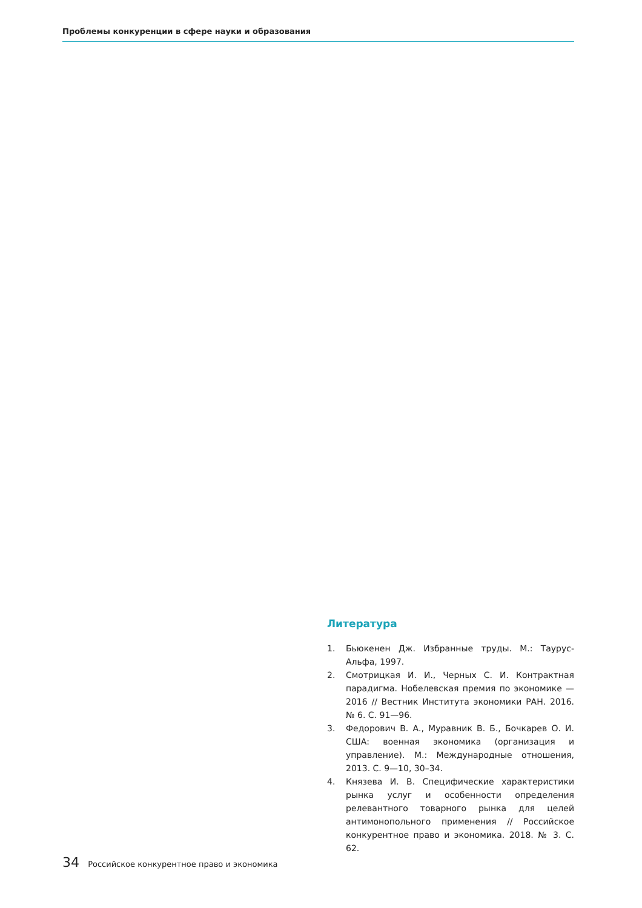Проблемы конкуренции в сфере науки и образования
Литература
1. Бьюкенен Дж. Избранные труды. М.: Таурус-Альфа, 1997.
2. Смотрицкая И. И., Черных С. И. Контрактная парадигма. Нобелевская премия по экономике — 2016 // Вестник Института экономики РАН. 2016. № 6. С. 91—96.
3. Федорович В. А., Муравник В. Б., Бочкарев О. И. США: военная экономика (организация и управление). М.: Международные отношения, 2013. С. 9—10, 30–34.
4. Князева И. В. Специфические характеристики рынка услуг и особенности определения релевантного товарного рынка для целей антимонопольного применения // Российское конкурентное право и экономика. 2018. № 3. С. 62.
34 Российское конкурентное право и экономика